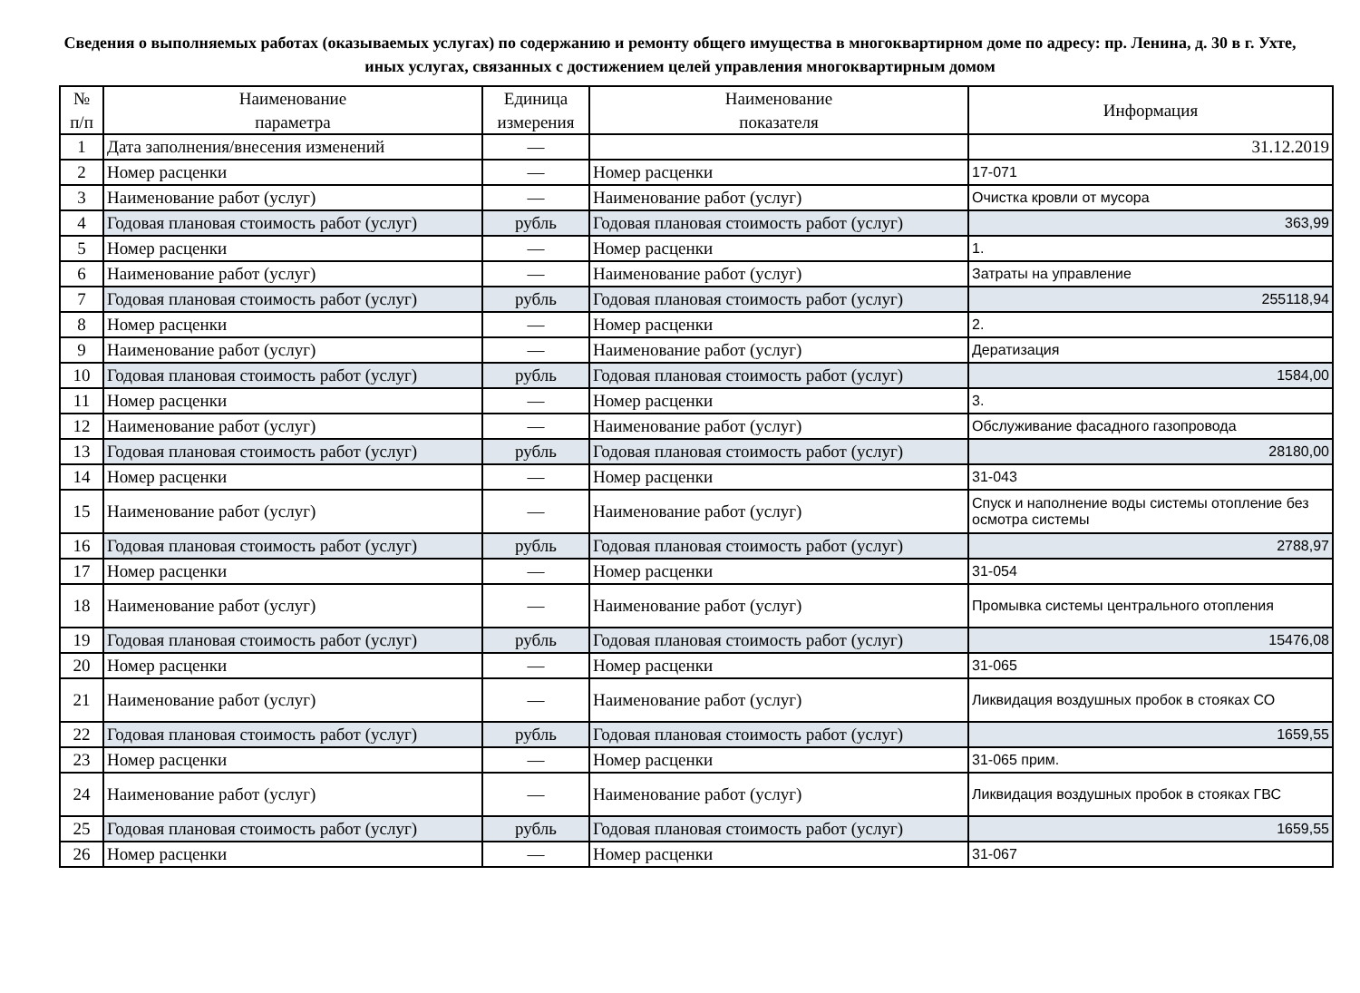Сведения о выполняемых работах (оказываемых услугах) по содержанию и ремонту общего имущества в многоквартирном доме по адресу: пр. Ленина, д. 30 в г. Ухте, иных услугах, связанных с достижением целей управления многоквартирным домом
| № п/п | Наименование параметра | Единица измерения | Наименование показателя | Информация |
| --- | --- | --- | --- | --- |
| 1 | Дата заполнения/внесения изменений | — | | 31.12.2019 |
| 2 | Номер расценки | — | Номер расценки | 17-071 |
| 3 | Наименование работ (услуг) | — | Наименование работ (услуг) | Очистка кровли от мусора |
| 4 | Годовая плановая стоимость работ (услуг) | рубль | Годовая плановая стоимость работ (услуг) | 363,99 |
| 5 | Номер расценки | — | Номер расценки | 1. |
| 6 | Наименование работ (услуг) | — | Наименование работ (услуг) | Затраты на управление |
| 7 | Годовая плановая стоимость работ (услуг) | рубль | Годовая плановая стоимость работ (услуг) | 255118,94 |
| 8 | Номер расценки | — | Номер расценки | 2. |
| 9 | Наименование работ (услуг) | — | Наименование работ (услуг) | Дератизация |
| 10 | Годовая плановая стоимость работ (услуг) | рубль | Годовая плановая стоимость работ (услуг) | 1584,00 |
| 11 | Номер расценки | — | Номер расценки | 3. |
| 12 | Наименование работ (услуг) | — | Наименование работ (услуг) | Обслуживание фасадного газопровода |
| 13 | Годовая плановая стоимость работ (услуг) | рубль | Годовая плановая стоимость работ (услуг) | 28180,00 |
| 14 | Номер расценки | — | Номер расценки | 31-043 |
| 15 | Наименование работ (услуг) | — | Наименование работ (услуг) | Спуск и наполнение воды системы отопление без осмотра системы |
| 16 | Годовая плановая стоимость работ (услуг) | рубль | Годовая плановая стоимость работ (услуг) | 2788,97 |
| 17 | Номер расценки | — | Номер расценки | 31-054 |
| 18 | Наименование работ (услуг) | — | Наименование работ (услуг) | Промывка системы центрального отопления |
| 19 | Годовая плановая стоимость работ (услуг) | рубль | Годовая плановая стоимость работ (услуг) | 15476,08 |
| 20 | Номер расценки | — | Номер расценки | 31-065 |
| 21 | Наименование работ (услуг) | — | Наименование работ (услуг) | Ликвидация воздушных пробок в стояках СО |
| 22 | Годовая плановая стоимость работ (услуг) | рубль | Годовая плановая стоимость работ (услуг) | 1659,55 |
| 23 | Номер расценки | — | Номер расценки | 31-065 прим. |
| 24 | Наименование работ (услуг) | — | Наименование работ (услуг) | Ликвидация воздушных пробок в стояках ГВС |
| 25 | Годовая плановая стоимость работ (услуг) | рубль | Годовая плановая стоимость работ (услуг) | 1659,55 |
| 26 | Номер расценки | — | Номер расценки | 31-067 |